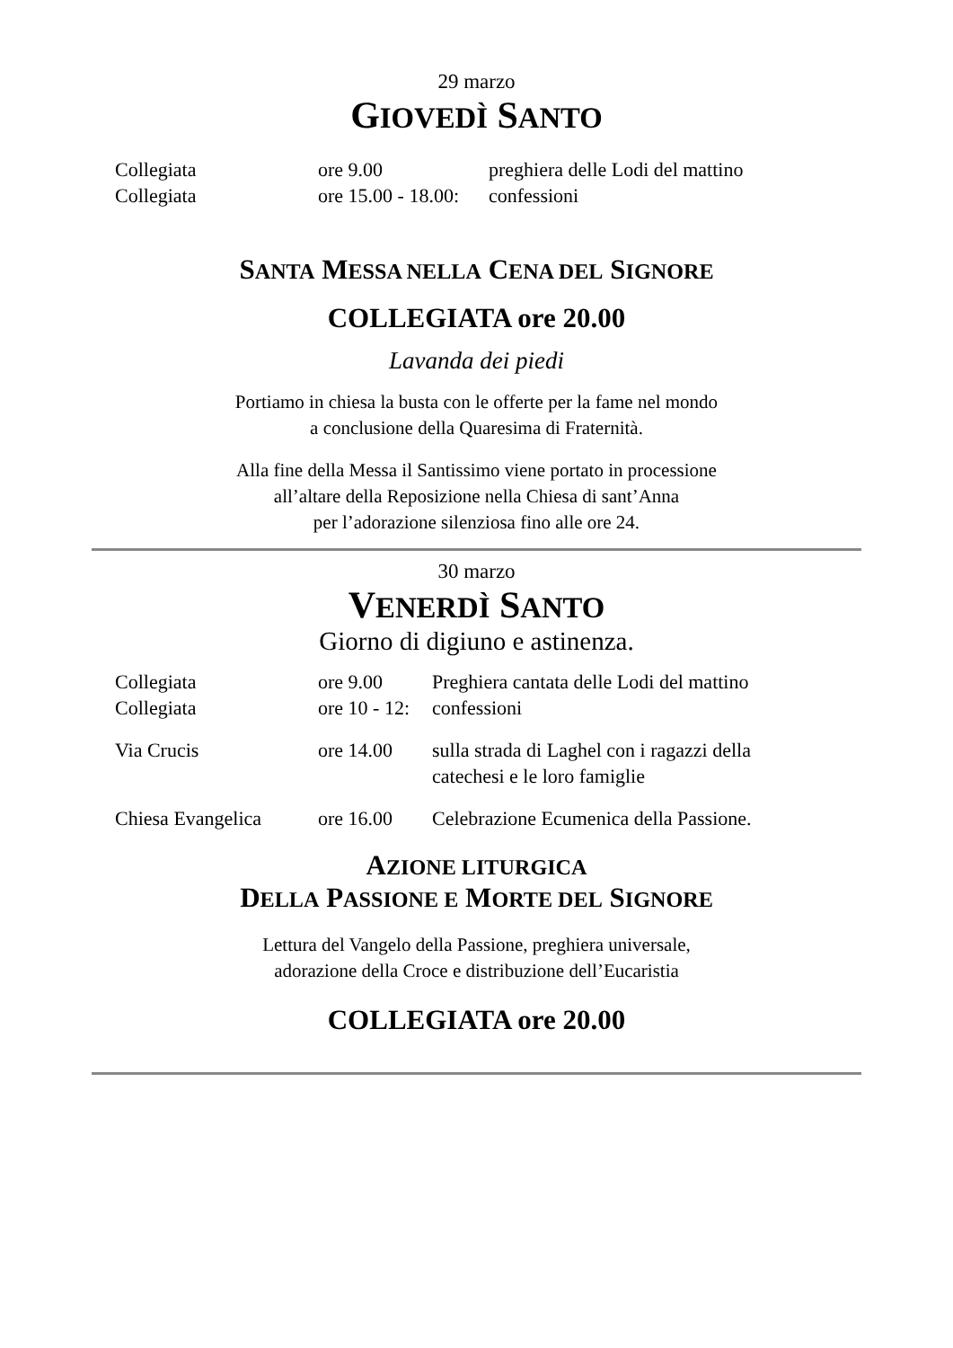29 marzo
GIOVEDÌ SANTO
| Collegiata | ore 9.00 | preghiera delle Lodi del mattino |
| Collegiata | ore 15.00 - 18.00: | confessioni |
SANTA MESSA NELLA CENA DEL SIGNORE
COLLEGIATA ore 20.00
Lavanda dei piedi
Portiamo in chiesa la busta con le offerte per la fame nel mondo
a conclusione della Quaresima di Fraternità.
Alla fine della Messa il Santissimo viene portato in processione
all’altare della Reposizione nella Chiesa di sant’Anna
per l’adorazione silenziosa fino alle ore 24.
30 marzo
VENERDÌ SANTO
Giorno di digiuno e astinenza.
| Collegiata | ore 9.00 | Preghiera cantata delle Lodi del mattino |
| Collegiata | ore 10 - 12: | confessioni |
| Via Crucis | ore 14.00 | sulla strada di Laghel con i ragazzi della catechesi e le loro famiglie |
| Chiesa Evangelica | ore 16.00 | Celebrazione Ecumenica della Passione. |
AZIONE LITURGICA
DELLA PASSIONE E MORTE DEL SIGNORE
Lettura del Vangelo della Passione, preghiera universale,
adorazione della Croce e distribuzione dell’Eucaristia
COLLEGIATA ore 20.00